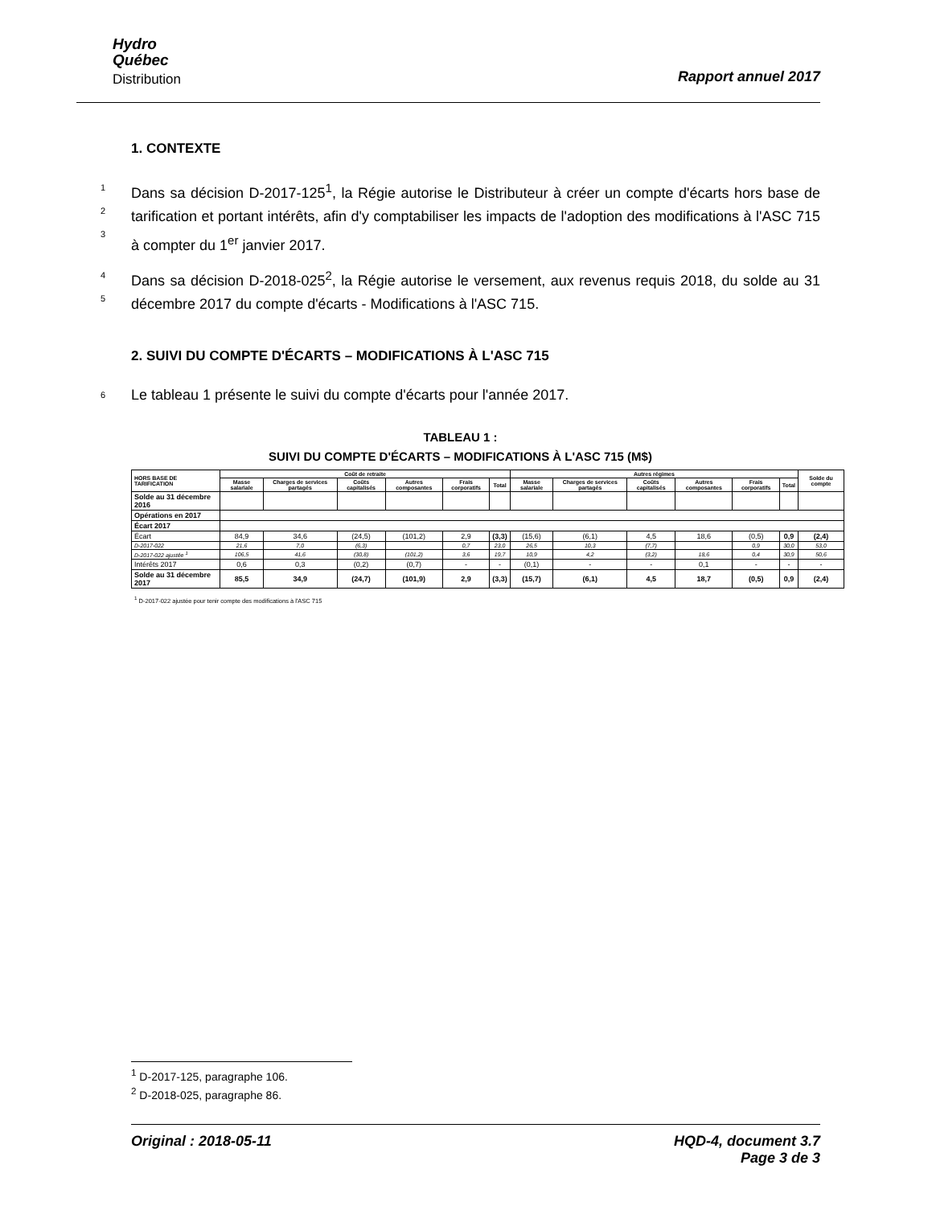Hydro
Québec
Distribution
Rapport annuel 2017
1. CONTEXTE
1
2
3 Dans sa décision D-2017-125<sup>1</sup>, la Régie autorise le Distributeur à créer un compte d'écarts hors base de tarification et portant intérêts, afin d'y comptabiliser les impacts de l'adoption des modifications à l'ASC 715 à compter du 1<sup>er</sup> janvier 2017.
4
5 Dans sa décision D-2018-025<sup>2</sup>, la Régie autorise le versement, aux revenus requis 2018, du solde au 31 décembre 2017 du compte d'écarts - Modifications à l'ASC 715.
2. SUIVI DU COMPTE D'ÉCARTS – MODIFICATIONS À L'ASC 715
6 Le tableau 1 présente le suivi du compte d'écarts pour l'année 2017.
TABLEAU 1 :
SUIVI DU COMPTE D'ÉCARTS – MODIFICATIONS À L'ASC 715 (M$)
| HORS BASE DE TARIFICATION | Coût de retraite | | | | | | Autres régimes | | | | | | Solde du compte |
| --- | --- | --- | --- | --- | --- | --- | --- | --- | --- | --- | --- | --- | --- |
| | Masse salariale | Charges de services partagés | Coûts capitalisés | Autres composantes | Frais corporatifs | Total | Masse salariale | Charges de services partagés | Coûts capitalisés | Autres composantes | Frais corporatifs | Total | |
| Solde au 31 décembre 2016 | | | | | | | | | | | | | |
| Opérations en 2017 | | | | | | | | | | | | | |
| Écart 2017 | | | | | | | | | | | | | |
| Écart | 84,9 | 34,6 | (24,5) | (101,2) | 2,9 | (3,3) | (15,6) | (6,1) | 4,5 | 18,6 | (0,5) | 0,9 | (2,4) |
| D-2017-022 | 21,6 | 7,0 | (6,3) | | 0,7 | 23,0 | 26,5 | 10,3 | (7,7) | | 0,9 | 30,0 | 53,0 |
| D-2017-022 ajustée <sup>1</sup> | 106,5 | 41,6 | (30,8) | (101,2) | 3,6 | 19,7 | 10,9 | 4,2 | (3,2) | 18,6 | 0,4 | 30,9 | 50,6 |
| Intérêts 2017 | 0,6 | 0,3 | (0,2) | (0,7) | - | - | (0,1) | - | - | 0,1 | - | - | - |
| Solde au 31 décembre 2017 | 85,5 | 34,9 | (24,7) | (101,9) | 2,9 | (3,3) | (15,7) | (6,1) | 4,5 | 18,7 | (0,5) | 0,9 | (2,4) |
<sup>1</sup> D-2017-022 ajustée pour tenir compte des modifications à l'ASC 715
<sup>1</sup> D-2017-125, paragraphe 106.
<sup>2</sup> D-2018-025, paragraphe 86.
Original : 2018-05-11 HQD-4, document 3.7
Page 3 de 3